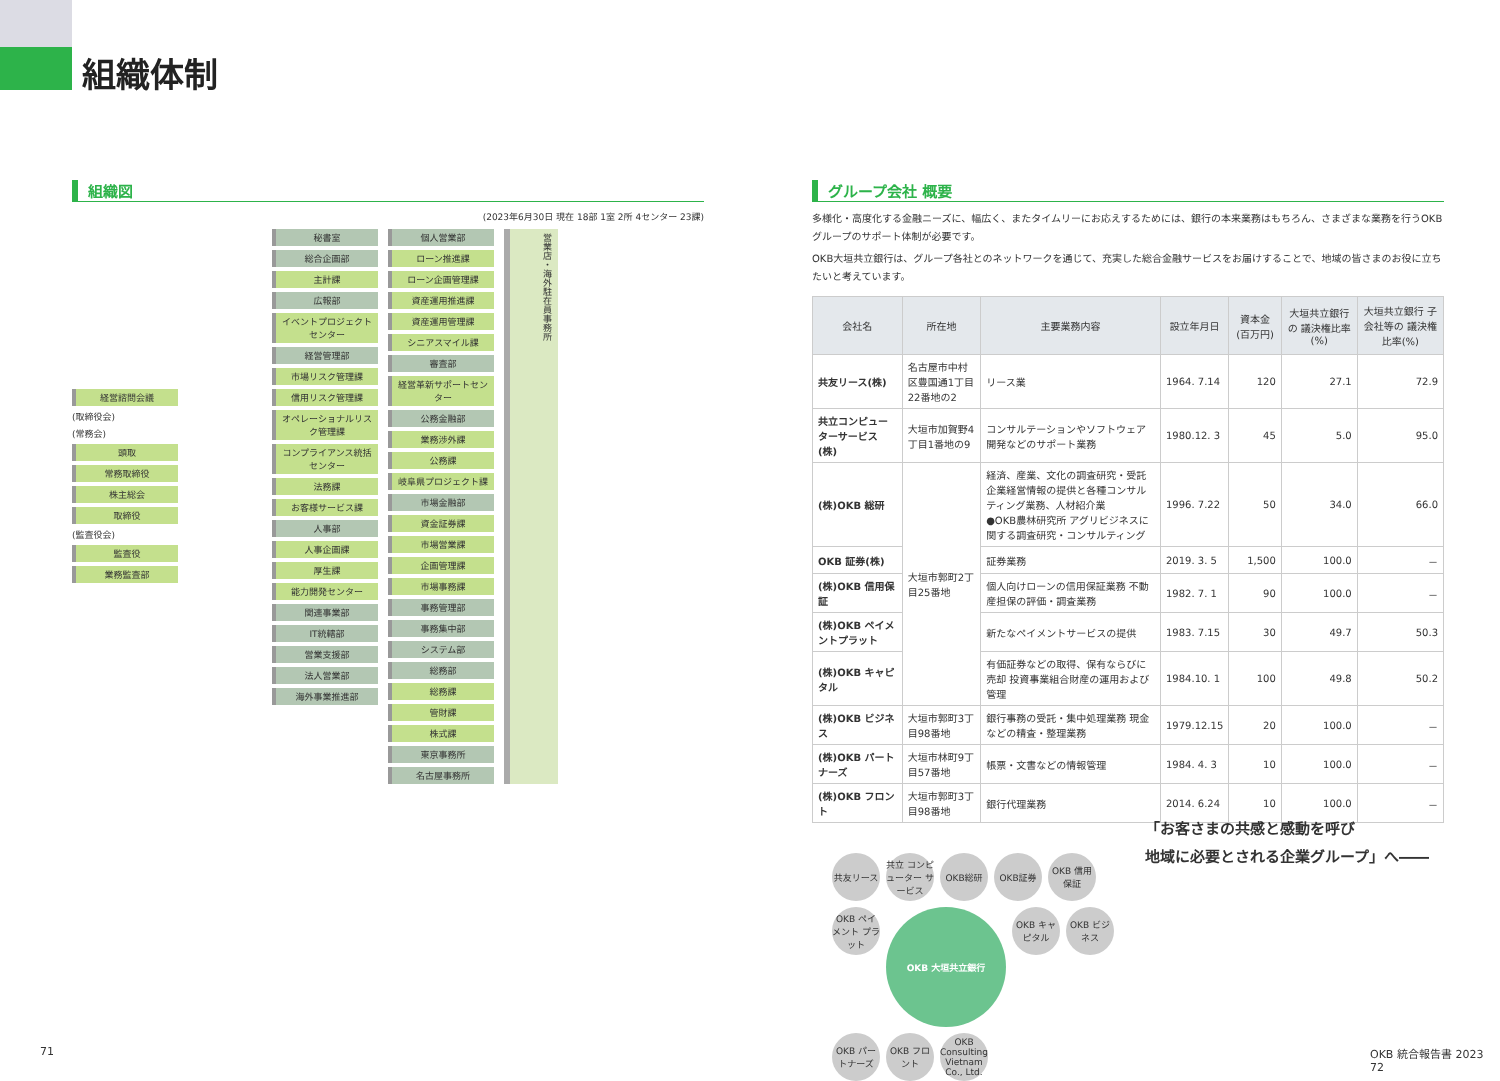組織体制
組織図
(2023年6月30日 現在 18部 1室 2所 4センター 23課)
経営諮問会議
(取締役会)
(常務会)
頭取
常務取締役
株主総会
取締役
(監査役会)
監査役
業務監査部
秘書室
総合企画部
主計課
広報部
イベントプロジェクトセンター
経営管理部
市場リスク管理課
信用リスク管理課
オペレーショナルリスク管理課
コンプライアンス統括センター
法務課
お客様サービス課
人事部
人事企画課
厚生課
能力開発センター
関連事業部
IT統轄部
営業支援部
法人営業部
海外事業推進部
個人営業部
ローン推進課
ローン企画管理課
資産運用推進課
資産運用管理課
シニアスマイル課
審査部
経営革新サポートセンター
公務金融部
業務渉外課
公務課
岐阜県プロジェクト課
市場金融部
資金証券課
市場営業課
企画管理課
市場事務課
事務管理部
事務集中部
システム部
総務部
総務課
管財課
株式課
東京事務所
名古屋事務所
営業店・海外駐在員事務所
グループ会社 概要
多様化・高度化する金融ニーズに、幅広く、またタイムリーにお応えするためには、銀行の本来業務はもちろん、さまざまな業務を行うOKBグループのサポート体制が必要です。
OKB大垣共立銀行は、グループ各社とのネットワークを通じて、充実した総合金融サービスをお届けすることで、地域の皆さまのお役に立ちたいと考えています。
| 会社名 | 所在地 | 主要業務内容 | 設立年月日 | 資本金 (百万円) | 大垣共立銀行の 議決権比率(%) | 大垣共立銀行 子会社等の 議決権比率(%) |
| --- | --- | --- | --- | --- | --- | --- |
| 共友リース(株) | 名古屋市中村区豊国通1丁目22番地の2 | リース業 | 1964. 7.14 | 120 | 27.1 | 72.9 |
| 共立コンピューターサービス(株) | 大垣市加賀野4丁目1番地の9 | コンサルテーションやソフトウェア開発などのサポート業務 | 1980.12. 3 | 45 | 5.0 | 95.0 |
| (株)OKB 総研 | 大垣市郭町2丁目25番地 | 経済、産業、文化の調査研究・受託 企業経営情報の提供と各種コンサルティング業務、人材紹介業 ●OKB農林研究所 アグリビジネスに関する調査研究・コンサルティング | 1996. 7.22 | 50 | 34.0 | 66.0 |
| OKB 証券(株) | | 証券業務 | 2019. 3. 5 | 1,500 | 100.0 | － |
| (株)OKB 信用保証 | | 個人向けローンの信用保証業務 不動産担保の評価・調査業務 | 1982. 7. 1 | 90 | 100.0 | － |
| (株)OKB ペイメントプラット | | 新たなペイメントサービスの提供 | 1983. 7.15 | 30 | 49.7 | 50.3 |
| (株)OKB キャピタル | | 有価証券などの取得、保有ならびに売却 投資事業組合財産の運用および管理 | 1984.10. 1 | 100 | 49.8 | 50.2 |
| (株)OKB ビジネス | 大垣市郭町3丁目98番地 | 銀行事務の受託・集中処理業務 現金などの精査・整理業務 | 1979.12.15 | 20 | 100.0 | － |
| (株)OKB パートナーズ | 大垣市林町9丁目57番地 | 帳票・文書などの情報管理 | 1984. 4. 3 | 10 | 100.0 | － |
| (株)OKB フロント | 大垣市郭町3丁目98番地 | 銀行代理業務 | 2014. 6.24 | 10 | 100.0 | － |
共友リース
共立 コンピューター サービス
OKB総研
OKB証券
OKB 信用保証
OKB ペイメント プラット
OKB 大垣共立銀行
OKB キャピタル
OKB ビジネス
OKB パートナーズ
OKB フロント
OKB Consulting Vietnam Co., Ltd.
「お客さまの共感と感動を呼び
地域に必要とされる企業グループ」へ――
71 OKB 統合報告書 2023 72